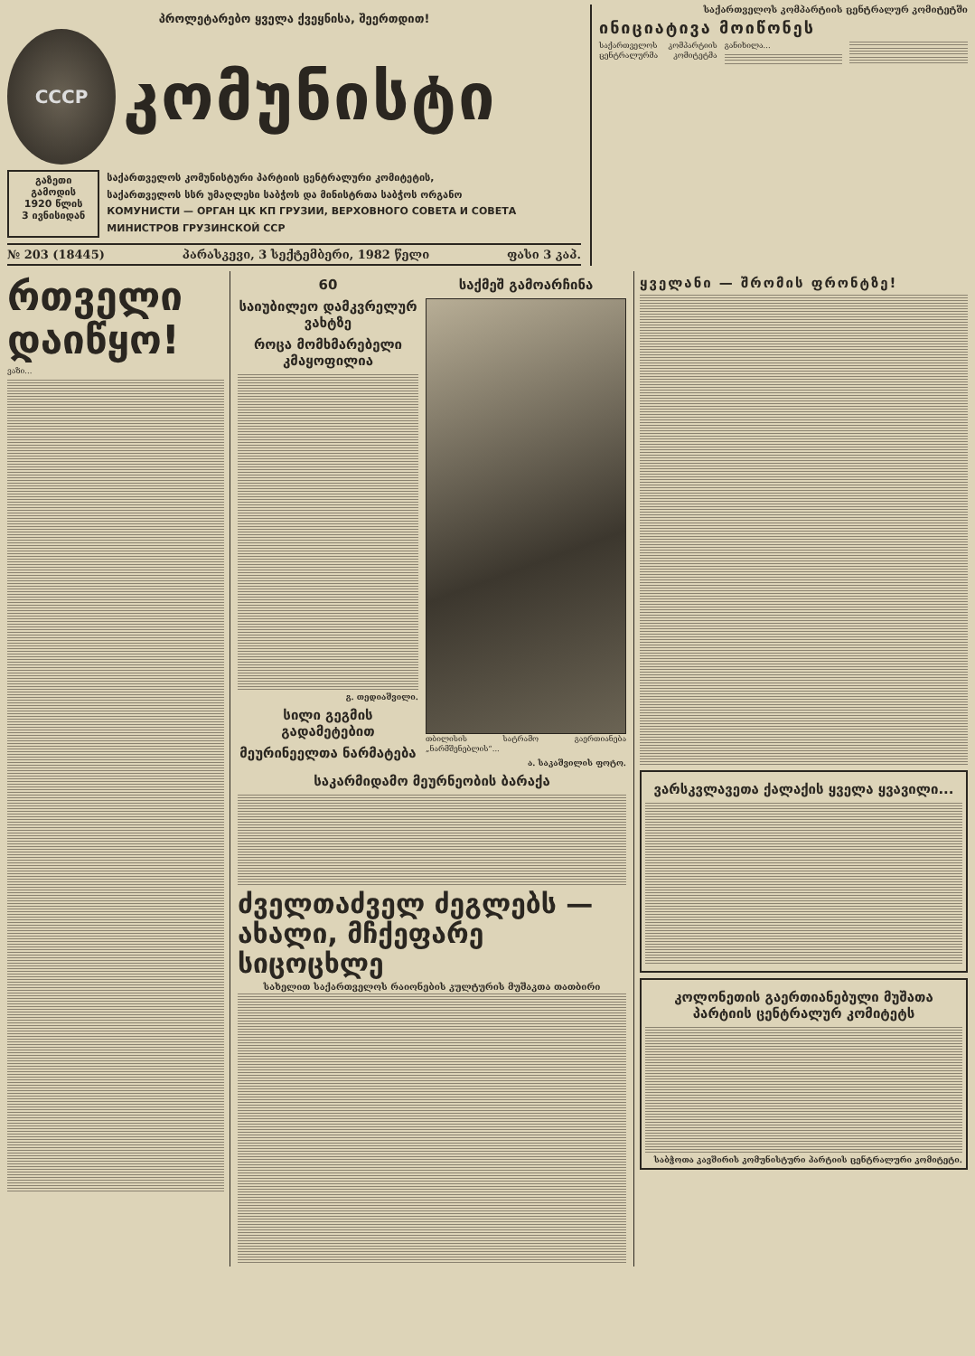პროლეტარებო ყველა ქვეყნისა, შეერთდით!
СССР
კომუნისტი
გაზეთი გამოდის
1920 წლის
3 ივნისიდან
საქართველოს კომუნისტური პარტიის ცენტრალური კომიტეტის,
საქართველოს სსრ უმაღლესი საბჭოს და მინისტრთა საბჭოს ორგანო
КОМУНИСТИ — ОРГАН ЦК КП ГРУЗИИ, ВЕРХОВНОГО СОВЕТА И СОВЕТА МИНИСТРОВ ГРУЗИНСКОЙ ССР
№ 203 (18445) პარასკევი, 3 სექტემბერი, 1982 წელი ფასი 3 კაპ.
საქართველოს კომპარტიის ცენტრალურ კომიტეტში
ინიციატივა მოიწონეს
საქართველოს კომპარტიის ცენტრალურმა კომიტეტმა განიხილა...
რთველი დაიწყო!
ვაზი...
60
საიუბილეო დამკვრელურ ვახტზე
როცა მომხმარებელი კმაყოფილია
გ. თედიაშვილი.
სილი გეგმის გადამეტებით
მეურინეელთა ნარმატება
საქმეშ გამოარჩინა
თბილისის სატრამო გაერთიანება „ნარმშენებლის“...
ა. საკაშვილის ფოტო.
საკარმიდამო მეურნეობის ბარაქა
ძველთაძველ ძეგლებს — ახალი, მჩქეფარე სიცოცხლე
სახელით საქართველოს რაიონების კულტურის მუშაკთა თათბირი
ყველანი — შრომის ფრონტზე!
ვარსკვლავეთა ქალაქის ყველა ყვავილი...
კოლონეთის გაერთიანებული მუშათა პარტიის ცენტრალურ კომიტეტს
საბჭოთა კავშირის კომუნისტური პარტიის ცენტრალური კომიტეტი.